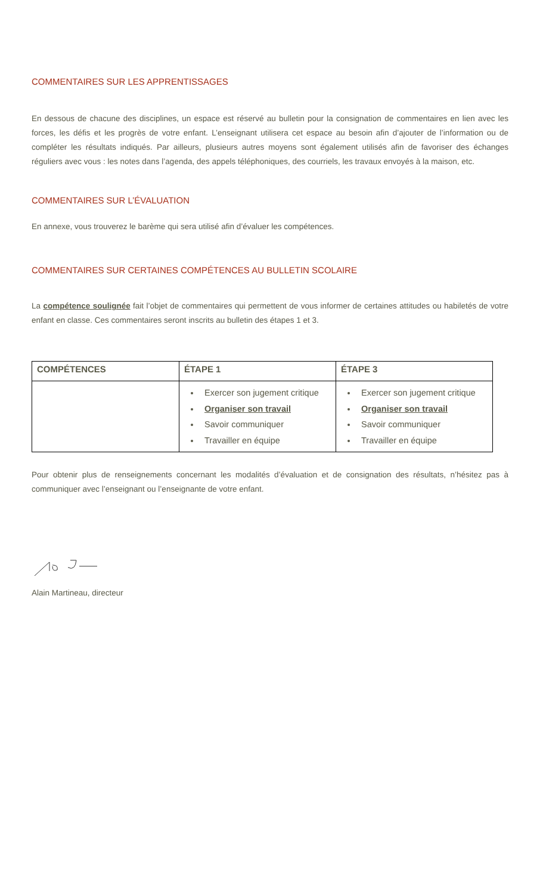COMMENTAIRES SUR LES APPRENTISSAGES
En dessous de chacune des disciplines, un espace est réservé au bulletin pour la consignation de commentaires en lien avec les forces, les défis et les progrès de votre enfant. L’enseignant utilisera cet espace au besoin afin d’ajouter de l’information ou de compléter les résultats indiqués. Par ailleurs, plusieurs autres moyens sont également utilisés afin de favoriser des échanges réguliers avec vous : les notes dans l’agenda, des appels téléphoniques, des courriels, les travaux envoyés à la maison, etc.
COMMENTAIRES SUR L’ÉVALUATION
En annexe, vous trouverez le barème qui sera utilisé afin d’évaluer les compétences.
COMMENTAIRES SUR CERTAINES COMPÉTENCES AU BULLETIN SCOLAIRE
La compétence soulignée fait l’objet de commentaires qui permettent de vous informer de certaines attitudes ou habiletés de votre enfant en classe. Ces commentaires seront inscrits au bulletin des étapes 1 et 3.
| COMPÉTENCES | ÉTAPE 1 | ÉTAPE 3 |
| --- | --- | --- |
| | Exercer son jugement critique Organiser son travail Savoir communiquer Travailler en équipe | Exercer son jugement critique Organiser son travail Savoir communiquer Travailler en équipe |
Pour obtenir plus de renseignements concernant les modalités d’évaluation et de consignation des résultats, n’hésitez pas à communiquer avec l’enseignant ou l’enseignante de votre enfant.
Alain Martineau, directeur